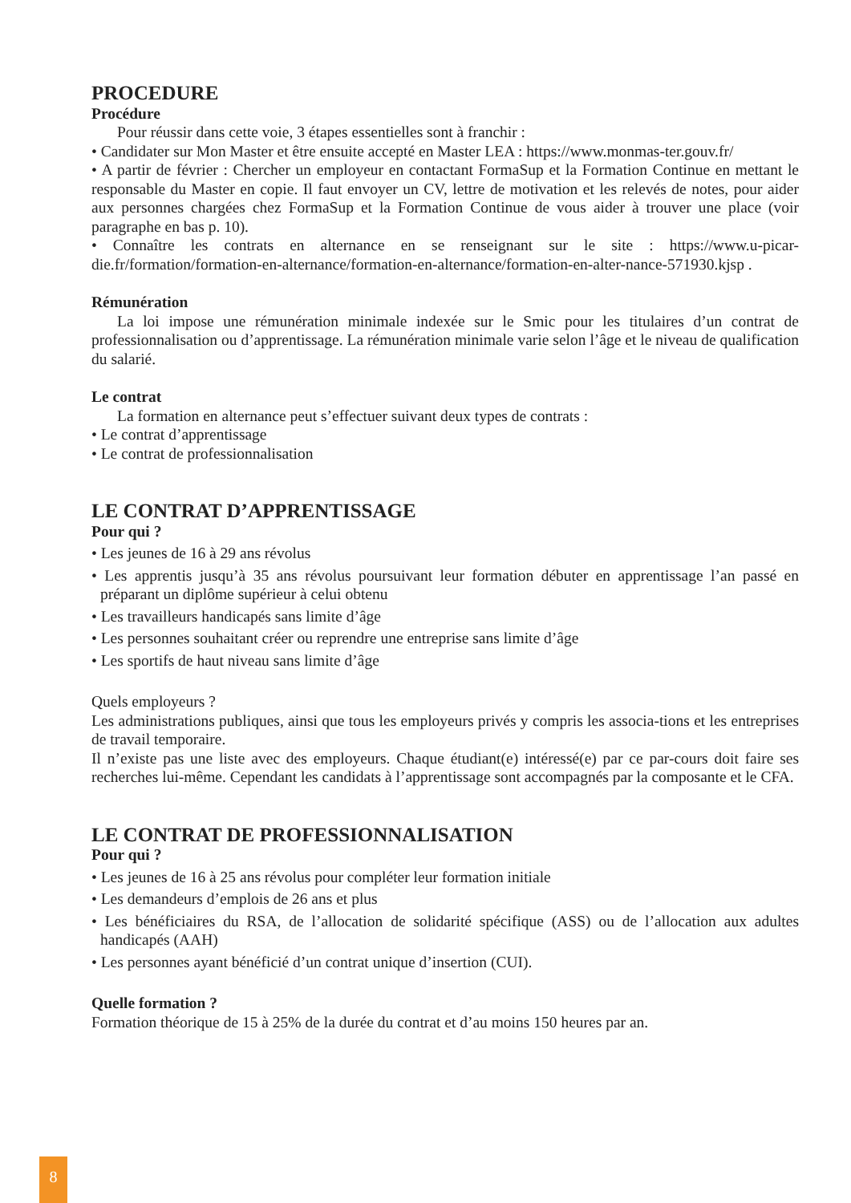PROCEDURE
Procédure
Pour réussir dans cette voie, 3 étapes essentielles sont à franchir :
• Candidater sur Mon Master et être ensuite accepté en Master LEA : https://www.monmas-ter.gouv.fr/
• A partir de février : Chercher un employeur en contactant FormaSup et la Formation Continue en mettant le responsable du Master en copie. Il faut envoyer un CV, lettre de motivation et les relevés de notes, pour aider aux personnes chargées chez FormaSup et la Formation Continue de vous aider à trouver une place (voir paragraphe en bas p. 10).
• Connaître les contrats en alternance en se renseignant sur le site : https://www.u-picar-die.fr/formation/formation-en-alternance/formation-en-alternance/formation-en-alter-nance-571930.kjsp .
Rémunération
La loi impose une rémunération minimale indexée sur le Smic pour les titulaires d’un contrat de professionnalisation ou d’apprentissage. La rémunération minimale varie selon l’âge et le niveau de qualification du salarié.
Le contrat
La formation en alternance peut s’effectuer suivant deux types de contrats :
• Le contrat d’apprentissage
• Le contrat de professionnalisation
LE CONTRAT D’APPRENTISSAGE
Pour qui ?
• Les jeunes de 16 à 29 ans révolus
• Les apprentis jusqu’à 35 ans révolus poursuivant leur formation débuter en apprentissage l’an passé en préparant un diplôme supérieur à celui obtenu
• Les travailleurs handicapés sans limite d’âge
• Les personnes souhaitant créer ou reprendre une entreprise sans limite d’âge
• Les sportifs de haut niveau sans limite d’âge
Quels employeurs ?
Les administrations publiques, ainsi que tous les employeurs privés y compris les associa-tions et les entreprises de travail temporaire.
Il n’existe pas une liste avec des employeurs. Chaque étudiant(e) intéressé(e) par ce par-cours doit faire ses recherches lui-même. Cependant les candidats à l’apprentissage sont accompagnés par la composante et le CFA.
LE CONTRAT DE PROFESSIONNALISATION
Pour qui ?
• Les jeunes de 16 à 25 ans révolus pour compléter leur formation initiale
• Les demandeurs d’emplois de 26 ans et plus
• Les bénéficiaires du RSA, de l’allocation de solidarité spécifique (ASS) ou de l’allocation aux adultes handicapés (AAH)
• Les personnes ayant bénéficié d’un contrat unique d’insertion (CUI).
Quelle formation ?
Formation théorique de 15 à 25% de la durée du contrat et d’au moins 150 heures par an.
8